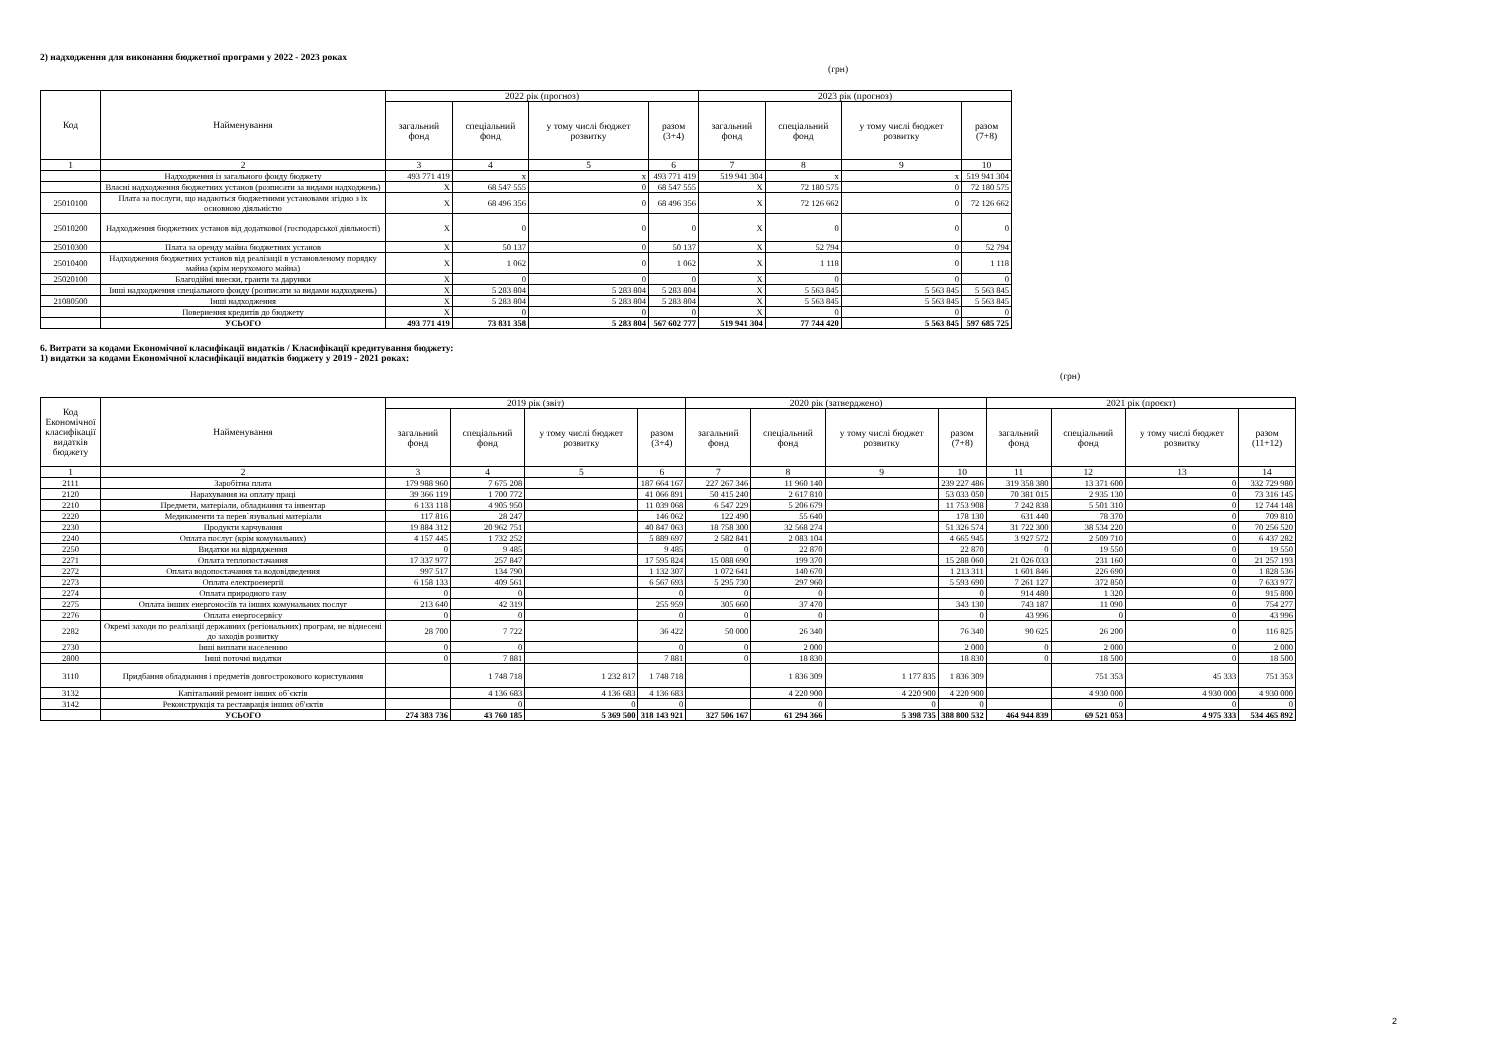2) надходження для виконання бюджетної програми у 2022 - 2023 роках
(грн)
| Код | Найменування | 2022 рік (прогноз) | | | | 2023 рік (прогноз) | | | |
| --- | --- | --- | --- | --- | --- | --- | --- | --- | --- |
| | | загальний фонд | спеціальний фонд | у тому числі бюджет розвитку | разом (3+4) | загальний фонд | спеціальний фонд | у тому числі бюджет розвитку | разом (7+8) |
| 1 | 2 | 3 | 4 | 5 | 6 | 7 | 8 | 9 | 10 |
| | Надходження із загального фонду бюджету | 493 771 419 | x | x | 493 771 419 | 519 941 304 | x | x | 519 941 304 |
| | Власні надходження бюджетних установ (розписати за видами надходжень) | X | 68 547 555 | 0 | 68 547 555 | X | 72 180 575 | 0 | 72 180 575 |
| 25010100 | Плата за послуги, що надаються бюджетними установами згідно з їх основною діяльністю | X | 68 496 356 | 0 | 68 496 356 | X | 72 126 662 | 0 | 72 126 662 |
| 25010200 | Надходження бюджетних установ від додаткової (господарської діяльності) | X | 0 | 0 | 0 | X | 0 | 0 | 0 |
| 25010300 | Плата за оренду майна бюджетних установ | X | 50 137 | 0 | 50 137 | X | 52 794 | 0 | 52 794 |
| 25010400 | Надходження бюджетних установ від реалізації в установленому порядку майна (крім нерухомого майна) | X | 1 062 | 0 | 1 062 | X | 1 118 | 0 | 1 118 |
| 25020100 | Благодійні внески, гранти та дарунки | X | 0 | 0 | 0 | X | 0 | 0 | 0 |
| | Інші надходження спеціального фонду (розписати за видами надходжень) | X | 5 283 804 | 5 283 804 | 5 283 804 | X | 5 563 845 | 5 563 845 | 5 563 845 |
| 21080500 | Інші надходження | X | 5 283 804 | 5 283 804 | 5 283 804 | X | 5 563 845 | 5 563 845 | 5 563 845 |
| | Повернення кредитів до бюджету | X | 0 | 0 | 0 | X | 0 | 0 | 0 |
| | УСЬОГО | 493 771 419 | 73 831 358 | 5 283 804 | 567 602 777 | 519 941 304 | 77 744 420 | 5 563 845 | 597 685 725 |
6. Витрати за кодами Економічної класифікації видатків / Класифікації кредитування бюджету:
1) видатки за кодами Економічної класифікації видатків бюджету у 2019 - 2021 роках:
(грн)
| Код Економічної класифікації видатків бюджету | Найменування | 2019 рік (звіт) | | | | 2020 рік (затверджено) | | | | 2021 рік (проєкт) | | | |
| --- | --- | --- | --- | --- | --- | --- | --- | --- | --- | --- | --- | --- | --- |
| | | загальний фонд | спеціальний фонд | у тому числі бюджет розвитку | разом (3+4) | загальний фонд | спеціальний фонд | у тому числі бюджет розвитку | разом (7+8) | загальний фонд | спеціальний фонд | у тому числі бюджет розвитку | разом (11+12) |
| 1 | 2 | 3 | 4 | 5 | 6 | 7 | 8 | 9 | 10 | 11 | 12 | 13 | 14 |
| 2111 | Заробітна плата | 179 988 960 | 7 675 208 | | 187 664 167 | 227 267 346 | 11 960 140 | | 239 227 486 | 319 358 380 | 13 371 600 | 0 | 332 729 980 |
| 2120 | Нарахування на оплату праці | 39 366 119 | 1 700 772 | | 41 066 891 | 50 415 240 | 2 617 810 | | 53 033 050 | 70 381 015 | 2 935 130 | 0 | 73 316 145 |
| 2210 | Предмети, матеріали, обладнання та інвентар | 6 133 118 | 4 905 950 | | 11 039 068 | 6 547 229 | 5 206 679 | | 11 753 908 | 7 242 838 | 5 501 310 | 0 | 12 744 148 |
| 2220 | Медикаменти та перев`язувальні матеріали | 117 816 | 28 247 | | 146 062 | 122 490 | 55 640 | | 178 130 | 631 440 | 78 370 | 0 | 709 810 |
| 2230 | Продукти харчування | 19 884 312 | 20 962 751 | | 40 847 063 | 18 758 300 | 32 568 274 | | 51 326 574 | 31 722 300 | 38 534 220 | 0 | 70 256 520 |
| 2240 | Оплата послуг (крім комунальних) | 4 157 445 | 1 732 252 | | 5 889 697 | 2 582 841 | 2 083 104 | | 4 665 945 | 3 927 572 | 2 509 710 | 0 | 6 437 282 |
| 2250 | Видатки на відрядження | 0 | 9 485 | | 9 485 | 0 | 22 870 | | 22 870 | 0 | 19 550 | 0 | 19 550 |
| 2271 | Оплата теплопостачання | 17 337 977 | 257 847 | | 17 595 824 | 15 088 690 | 199 370 | | 15 288 060 | 21 026 033 | 231 160 | 0 | 21 257 193 |
| 2272 | Оплата водопостачання та водовідведення | 997 517 | 134 790 | | 1 132 307 | 1 072 641 | 140 670 | | 1 213 311 | 1 601 846 | 226 690 | 0 | 1 828 536 |
| 2273 | Оплата електроенергії | 6 158 133 | 409 561 | | 6 567 693 | 5 295 730 | 297 960 | | 5 593 690 | 7 261 127 | 372 850 | 0 | 7 633 977 |
| 2274 | Оплата природного газу | 0 | 0 | | 0 | 0 | 0 | | 0 | 914 480 | 1 320 | 0 | 915 800 |
| 2275 | Оплата інших енергоносіїв та інших комунальних послуг | 213 640 | 42 319 | | 255 959 | 305 660 | 37 470 | | 343 130 | 743 187 | 11 090 | 0 | 754 277 |
| 2276 | Оплата енергосервісу | 0 | 0 | | 0 | 0 | 0 | | 0 | 43 996 | 0 | 0 | 43 996 |
| 2282 | Окремі заходи по реалізації державних (регіональних) програм, не віднесені до заходів розвитку | 28 700 | 7 722 | | 36 422 | 50 000 | 26 340 | | 76 340 | 90 625 | 26 200 | 0 | 116 825 |
| 2730 | Інші виплати населенню | 0 | 0 | | 0 | 0 | 2 000 | | 2 000 | 0 | 2 000 | 0 | 2 000 |
| 2800 | Інші поточні видатки | 0 | 7 881 | | 7 881 | 0 | 18 830 | | 18 830 | 0 | 18 500 | 0 | 18 500 |
| 3110 | Придбання обладнання і предметів довгострокового користування | | 1 748 718 | 1 232 817 | 1 748 718 | | 1 836 309 | 1 177 835 | 1 836 309 | | 751 353 | 45 333 | 751 353 |
| 3132 | Капітальний ремонт інших об`єктів | | 4 136 683 | 4 136 683 | 4 136 683 | | 4 220 900 | 4 220 900 | 4 220 900 | | 4 930 000 | 4 930 000 | 4 930 000 |
| 3142 | Реконструкція та реставрація інших об'єктів | | 0 | 0 | 0 | | 0 | 0 | 0 | | 0 | 0 | 0 |
| | УСЬОГО | 274 383 736 | 43 760 185 | 5 369 500 | 318 143 921 | 327 506 167 | 61 294 366 | 5 398 735 | 388 800 532 | 464 944 839 | 69 521 053 | 4 975 333 | 534 465 892 |
2